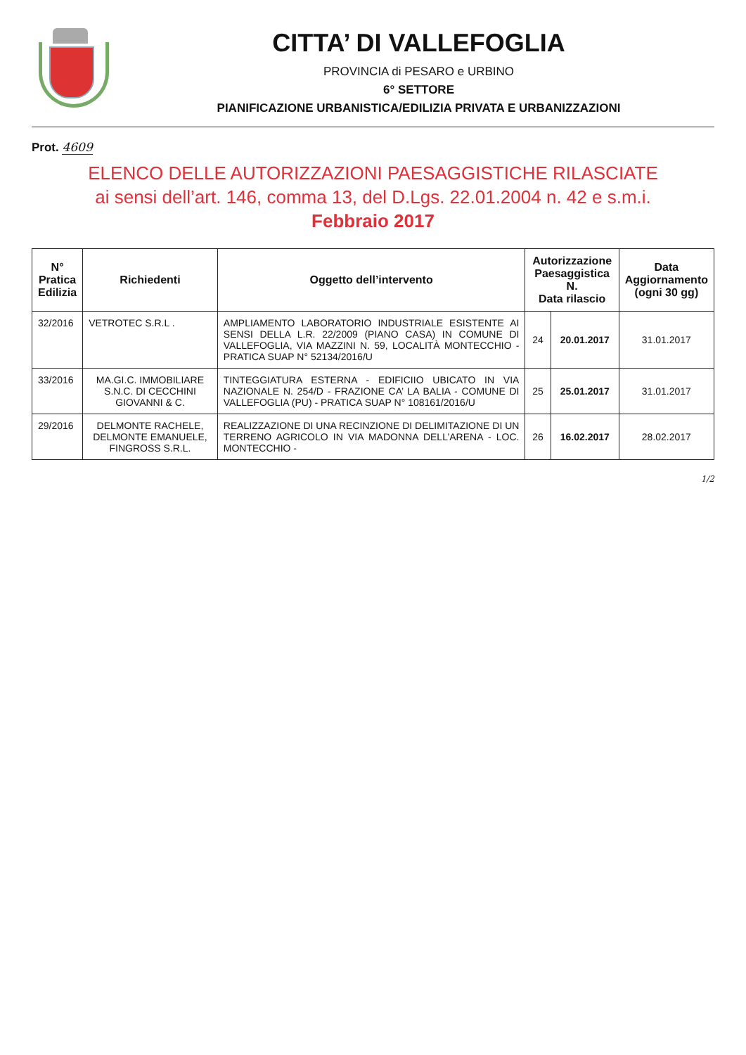CITTA’ DI VALLEFOGLIA
PROVINCIA di PESARO e URBINO
6° SETTORE
PIANIFICAZIONE URBANISTICA/EDILIZIA PRIVATA E URBANIZZAZIONI
Prot. 4609
ELENCO DELLE AUTORIZZAZIONI PAESAGGISTICHE RILASCIATE
ai sensi dell’art. 146, comma 13, del D.Lgs. 22.01.2004 n. 42 e s.m.i.
Febbraio 2017
| N° Pratica Edilizia | Richiedenti | Oggetto dell’intervento | Autorizzazione Paesaggistica N. Data rilascio | | Data Aggiornamento (ogni 30 gg) |
| --- | --- | --- | --- | --- | --- |
| 32/2016 | VETROTEC S.R.L . | AMPLIAMENTO LABORATORIO INDUSTRIALE ESISTENTE AI SENSI DELLA L.R. 22/2009 (PIANO CASA) IN COMUNE DI VALLEFOGLIA, VIA MAZZINI N. 59, LOCALITÀ MONTECCHIO - PRATICA SUAP N° 52134/2016/U | 24 | 20.01.2017 | 31.01.2017 |
| 33/2016 | MA.GI.C. IMMOBILIARE S.N.C. DI CECCHINI GIOVANNI & C. | TINTEGGIATURA ESTERNA - EDIFICIIO UBICATO IN VIA NAZIONALE N. 254/D - FRAZIONE CA’ LA BALIA - COMUNE DI VALLEFOGLIA (PU) - PRATICA SUAP N° 108161/2016/U | 25 | 25.01.2017 | 31.01.2017 |
| 29/2016 | DELMONTE RACHELE, DELMONTE EMANUELE, FINGROSS S.R.L. | REALIZZAZIONE DI UNA RECINZIONE DI DELIMITAZIONE DI UN TERRENO AGRICOLO IN VIA MADONNA DELL’ARENA - LOC. MONTECCHIO - | 26 | 16.02.2017 | 28.02.2017 |
1/2